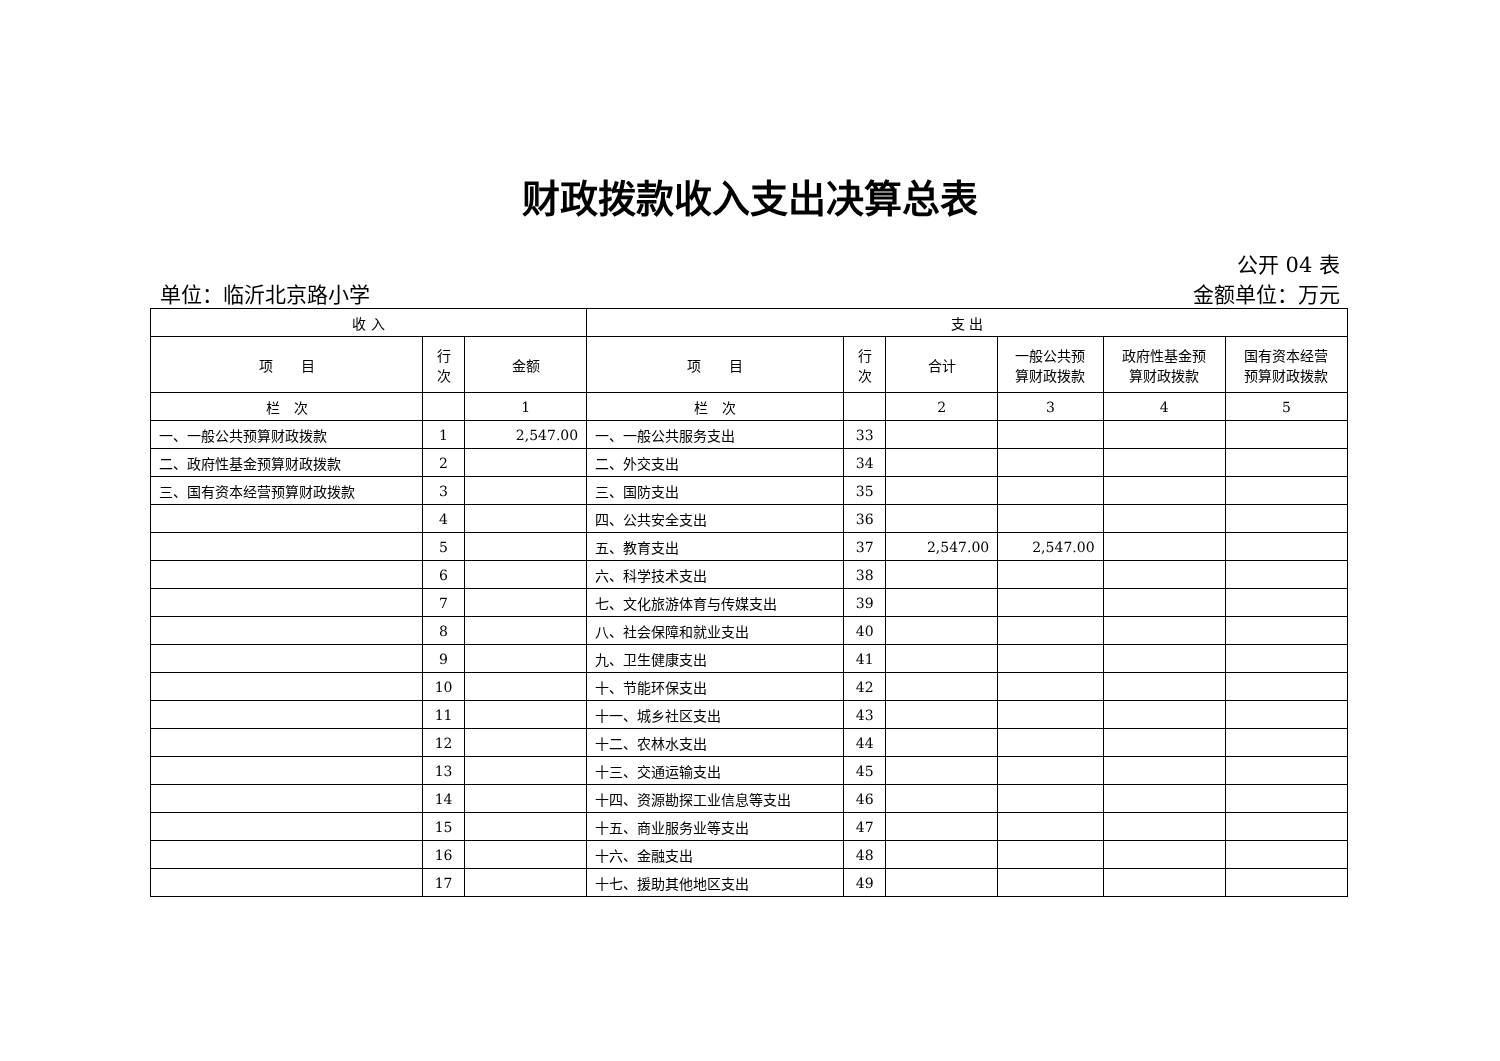财政拨款收入支出决算总表
公开 04 表
单位：临沂北京路小学 金额单位：万元
| 收 入 | | | 支 出 | | | | | |
| --- | --- | --- | --- | --- | --- | --- | --- | --- |
| 项 目 | 行 次 | 金额 | 项 目 | 行 次 | 合计 | 一般公共预 算财政拨款 | 政府性基金预 算财政拨款 | 国有资本经营 预算财政拨款 |
| 栏 次 | | 1 | 栏 次 | | 2 | 3 | 4 | 5 |
| 一、一般公共预算财政拨款 | 1 | 2,547.00 | 一、一般公共服务支出 | 33 | | | | |
| 二、政府性基金预算财政拨款 | 2 | | 二、外交支出 | 34 | | | | |
| 三、国有资本经营预算财政拨款 | 3 | | 三、国防支出 | 35 | | | | |
| | 4 | | 四、公共安全支出 | 36 | | | | |
| | 5 | | 五、教育支出 | 37 | 2,547.00 | 2,547.00 | | |
| | 6 | | 六、科学技术支出 | 38 | | | | |
| | 7 | | 七、文化旅游体育与传媒支出 | 39 | | | | |
| | 8 | | 八、社会保障和就业支出 | 40 | | | | |
| | 9 | | 九、卫生健康支出 | 41 | | | | |
| | 10 | | 十、节能环保支出 | 42 | | | | |
| | 11 | | 十一、城乡社区支出 | 43 | | | | |
| | 12 | | 十二、农林水支出 | 44 | | | | |
| | 13 | | 十三、交通运输支出 | 45 | | | | |
| | 14 | | 十四、资源勘探工业信息等支出 | 46 | | | | |
| | 15 | | 十五、商业服务业等支出 | 47 | | | | |
| | 16 | | 十六、金融支出 | 48 | | | | |
| | 17 | | 十七、援助其他地区支出 | 49 | | | | |